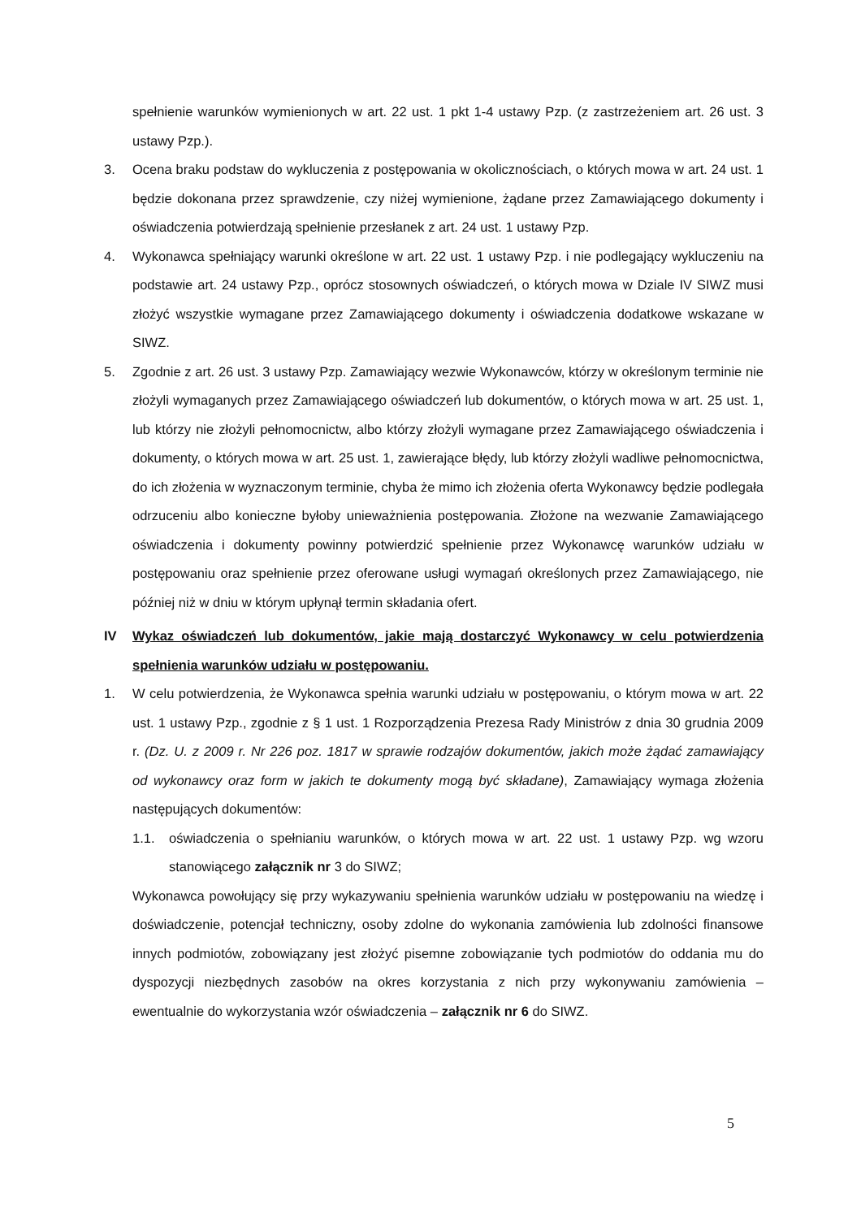spełnienie warunków wymienionych w art. 22 ust. 1 pkt 1-4 ustawy Pzp. (z zastrzeżeniem art. 26 ust. 3 ustawy Pzp.).
3. Ocena braku podstaw do wykluczenia z postępowania w okolicznościach, o których mowa w art. 24 ust. 1 będzie dokonana przez sprawdzenie, czy niżej wymienione, żądane przez Zamawiającego dokumenty i oświadczenia potwierdzają spełnienie przesłanek z art. 24 ust. 1 ustawy Pzp.
4. Wykonawca spełniający warunki określone w art. 22 ust. 1 ustawy Pzp. i nie podlegający wykluczeniu na podstawie art. 24 ustawy Pzp., oprócz stosownych oświadczeń, o których mowa w Dziale IV SIWZ musi złożyć wszystkie wymagane przez Zamawiającego dokumenty i oświadczenia dodatkowe wskazane w SIWZ.
5. Zgodnie z art. 26 ust. 3 ustawy Pzp. Zamawiający wezwie Wykonawców, którzy w określonym terminie nie złożyli wymaganych przez Zamawiającego oświadczeń lub dokumentów, o których mowa w art. 25 ust. 1, lub którzy nie złożyli pełnomocnictw, albo którzy złożyli wymagane przez Zamawiającego oświadczenia i dokumenty, o których mowa w art. 25 ust. 1, zawierające błędy, lub którzy złożyli wadliwe pełnomocnictwa, do ich złożenia w wyznaczonym terminie, chyba że mimo ich złożenia oferta Wykonawcy będzie podlegała odrzuceniu albo konieczne byłoby unieważnienia postępowania. Złożone na wezwanie Zamawiającego oświadczenia i dokumenty powinny potwierdzić spełnienie przez Wykonawcę warunków udziału w postępowaniu oraz spełnienie przez oferowane usługi wymagań określonych przez Zamawiającego, nie później niż w dniu w którym upłynął termin składania ofert.
IV Wykaz oświadczeń lub dokumentów, jakie mają dostarczyć Wykonawcy w celu potwierdzenia spełnienia warunków udziału w postępowaniu.
1. W celu potwierdzenia, że Wykonawca spełnia warunki udziału w postępowaniu, o którym mowa w art. 22 ust. 1 ustawy Pzp., zgodnie z § 1 ust. 1 Rozporządzenia Prezesa Rady Ministrów z dnia 30 grudnia 2009 r. (Dz. U. z 2009 r. Nr 226 poz. 1817 w sprawie rodzajów dokumentów, jakich może żądać zamawiający od wykonawcy oraz form w jakich te dokumenty mogą być składane), Zamawiający wymaga złożenia następujących dokumentów:
1.1. oświadczenia o spełnianiu warunków, o których mowa w art. 22 ust. 1 ustawy Pzp. wg wzoru stanowiącego załącznik nr 3 do SIWZ;
Wykonawca powołujący się przy wykazywaniu spełnienia warunków udziału w postępowaniu na wiedzę i doświadczenie, potencjał techniczny, osoby zdolne do wykonania zamówienia lub zdolności finansowe innych podmiotów, zobowiązany jest złożyć pisemne zobowiązanie tych podmiotów do oddania mu do dyspozycji niezbędnych zasobów na okres korzystania z nich przy wykonywaniu zamówienia – ewentualnie do wykorzystania wzór oświadczenia – załącznik nr 6 do SIWZ.
5